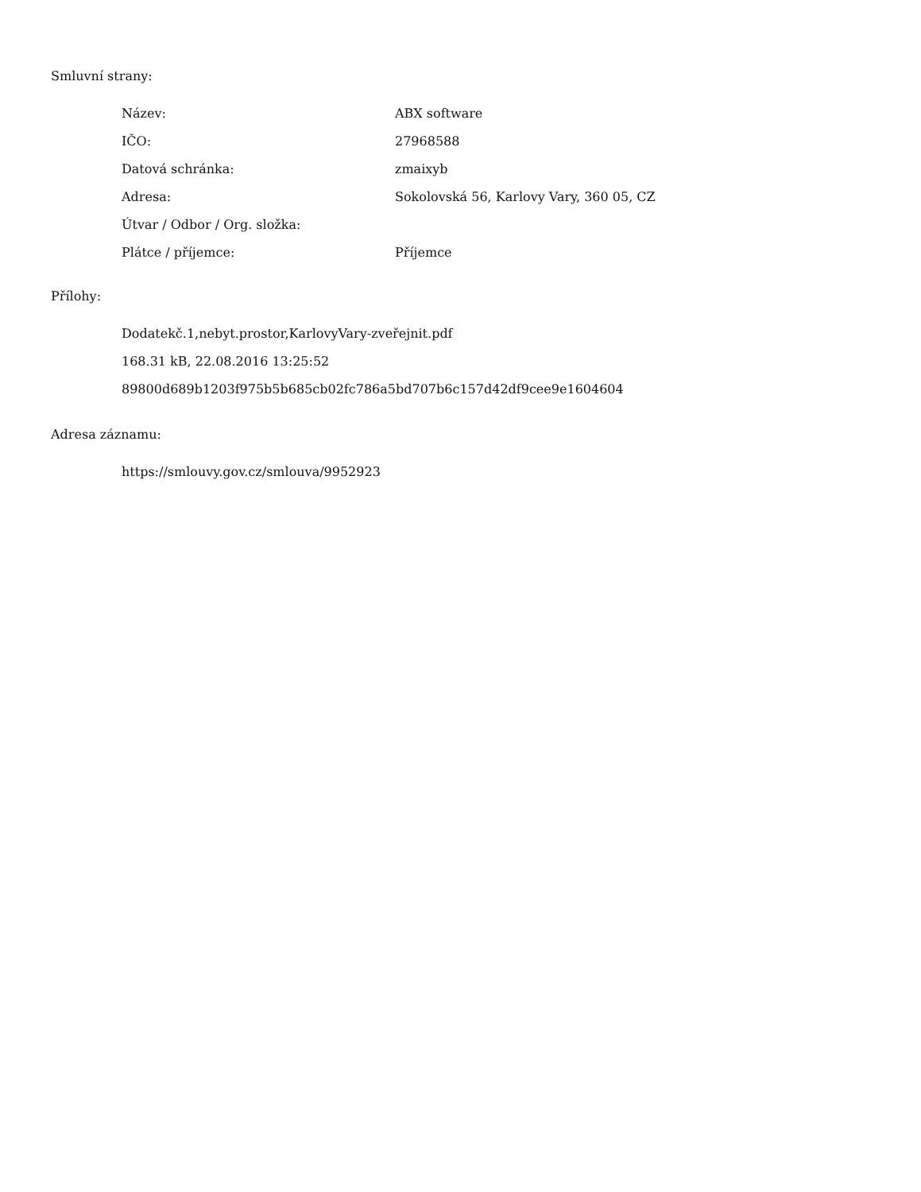Smluvní strany:
| Název: | ABX software |
| IČO: | 27968588 |
| Datová schránka: | zmaixyb |
| Adresa: | Sokolovská 56, Karlovy Vary, 360 05, CZ |
| Útvar / Odbor / Org. složka: | |
| Plátce / příjemce: | Příjemce |
Přílohy:
Dodatekč.1,nebyt.prostor,KarlovyVary-zveřejnit.pdf
168.31 kB, 22.08.2016 13:25:52
89800d689b1203f975b5b685cb02fc786a5bd707b6c157d42df9cee9e1604604
Adresa záznamu:
https://smlouvy.gov.cz/smlouva/9952923